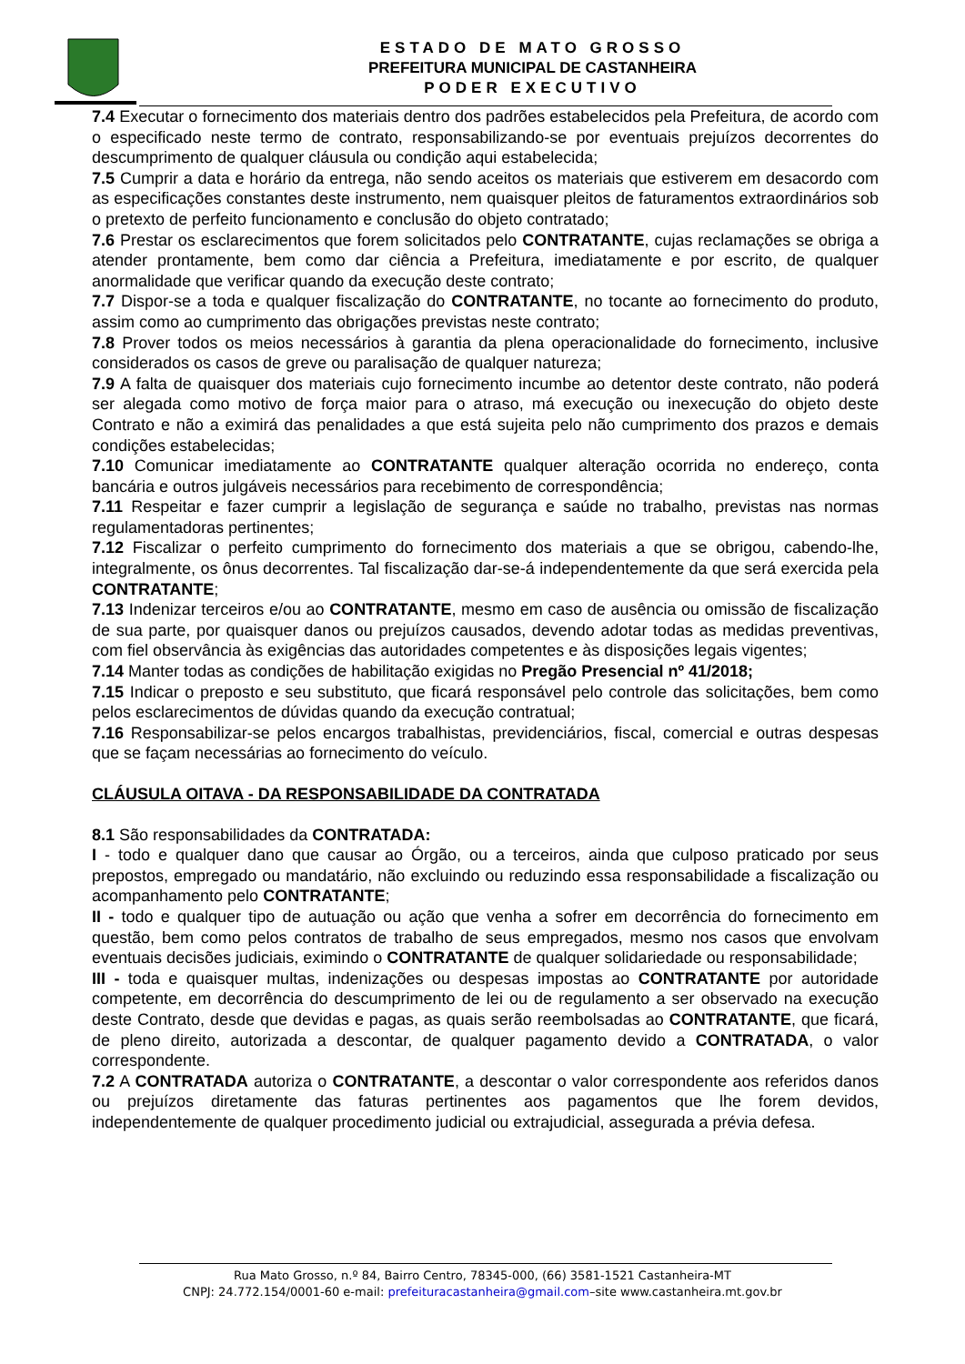ESTADO DE MATO GROSSO
PREFEITURA MUNICIPAL DE CASTANHEIRA
PODER EXECUTIVO
7.4 Executar o fornecimento dos materiais dentro dos padrões estabelecidos pela Prefeitura, de acordo com o especificado neste termo de contrato, responsabilizando-se por eventuais prejuízos decorrentes do descumprimento de qualquer cláusula ou condição aqui estabelecida;
7.5 Cumprir a data e horário da entrega, não sendo aceitos os materiais que estiverem em desacordo com as especificações constantes deste instrumento, nem quaisquer pleitos de faturamentos extraordinários sob o pretexto de perfeito funcionamento e conclusão do objeto contratado;
7.6 Prestar os esclarecimentos que forem solicitados pelo CONTRATANTE, cujas reclamações se obriga a atender prontamente, bem como dar ciência a Prefeitura, imediatamente e por escrito, de qualquer anormalidade que verificar quando da execução deste contrato;
7.7 Dispor-se a toda e qualquer fiscalização do CONTRATANTE, no tocante ao fornecimento do produto, assim como ao cumprimento das obrigações previstas neste contrato;
7.8 Prover todos os meios necessários à garantia da plena operacionalidade do fornecimento, inclusive considerados os casos de greve ou paralisação de qualquer natureza;
7.9 A falta de quaisquer dos materiais cujo fornecimento incumbe ao detentor deste contrato, não poderá ser alegada como motivo de força maior para o atraso, má execução ou inexecução do objeto deste Contrato e não a eximirá das penalidades a que está sujeita pelo não cumprimento dos prazos e demais condições estabelecidas;
7.10 Comunicar imediatamente ao CONTRATANTE qualquer alteração ocorrida no endereço, conta bancária e outros julgáveis necessários para recebimento de correspondência;
7.11 Respeitar e fazer cumprir a legislação de segurança e saúde no trabalho, previstas nas normas regulamentadoras pertinentes;
7.12 Fiscalizar o perfeito cumprimento do fornecimento dos materiais a que se obrigou, cabendo-lhe, integralmente, os ônus decorrentes. Tal fiscalização dar-se-á independentemente da que será exercida pela CONTRATANTE;
7.13 Indenizar terceiros e/ou ao CONTRATANTE, mesmo em caso de ausência ou omissão de fiscalização de sua parte, por quaisquer danos ou prejuízos causados, devendo adotar todas as medidas preventivas, com fiel observância às exigências das autoridades competentes e às disposições legais vigentes;
7.14 Manter todas as condições de habilitação exigidas no Pregão Presencial nº 41/2018;
7.15 Indicar o preposto e seu substituto, que ficará responsável pelo controle das solicitações, bem como pelos esclarecimentos de dúvidas quando da execução contratual;
7.16 Responsabilizar-se pelos encargos trabalhistas, previdenciários, fiscal, comercial e outras despesas que se façam necessárias ao fornecimento do veículo.
CLÁUSULA OITAVA - DA RESPONSABILIDADE DA CONTRATADA
8.1 São responsabilidades da CONTRATADA:
I - todo e qualquer dano que causar ao Órgão, ou a terceiros, ainda que culposo praticado por seus prepostos, empregado ou mandatário, não excluindo ou reduzindo essa responsabilidade a fiscalização ou acompanhamento pelo CONTRATANTE;
II - todo e qualquer tipo de autuação ou ação que venha a sofrer em decorrência do fornecimento em questão, bem como pelos contratos de trabalho de seus empregados, mesmo nos casos que envolvam eventuais decisões judiciais, eximindo o CONTRATANTE de qualquer solidariedade ou responsabilidade;
III - toda e quaisquer multas, indenizações ou despesas impostas ao CONTRATANTE por autoridade competente, em decorrência do descumprimento de lei ou de regulamento a ser observado na execução deste Contrato, desde que devidas e pagas, as quais serão reembolsadas ao CONTRATANTE, que ficará, de pleno direito, autorizada a descontar, de qualquer pagamento devido a CONTRATADA, o valor correspondente.
7.2 A CONTRATADA autoriza o CONTRATANTE, a descontar o valor correspondente aos referidos danos ou prejuízos diretamente das faturas pertinentes aos pagamentos que lhe forem devidos, independentemente de qualquer procedimento judicial ou extrajudicial, assegurada a prévia defesa.
Rua Mato Grosso, n.º 84, Bairro Centro, 78345-000, (66) 3581-1521 Castanheira-MT
CNPJ: 24.772.154/0001-60 e-mail: prefeituracastanheira@gmail.com–site www.castanheira.mt.gov.br